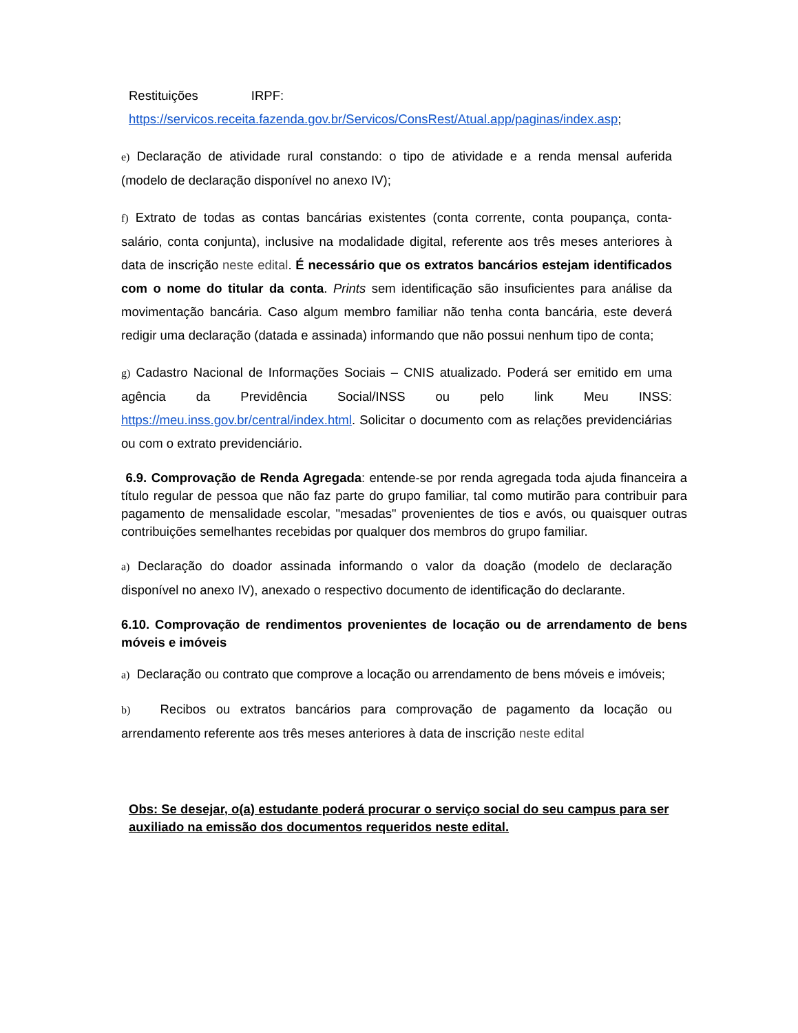Restituições IRPF:
https://servicos.receita.fazenda.gov.br/Servicos/ConsRest/Atual.app/paginas/index.asp;
e) Declaração de atividade rural constando: o tipo de atividade e a renda mensal auferida (modelo de declaração disponível no anexo IV);
f) Extrato de todas as contas bancárias existentes (conta corrente, conta poupança, conta- salário, conta conjunta), inclusive na modalidade digital, referente aos três meses anteriores à data de inscrição neste edital. É necessário que os extratos bancários estejam identificados com o nome do titular da conta. Prints sem identificação são insuficientes para análise da movimentação bancária. Caso algum membro familiar não tenha conta bancária, este deverá redigir uma declaração (datada e assinada) informando que não possui nenhum tipo de conta;
g) Cadastro Nacional de Informações Sociais – CNIS atualizado. Poderá ser emitido em uma agência da Previdência Social/INSS ou pelo link Meu INSS: https://meu.inss.gov.br/central/index.html. Solicitar o documento com as relações previdenciárias ou com o extrato previdenciário.
6.9. Comprovação de Renda Agregada: entende-se por renda agregada toda ajuda financeira a título regular de pessoa que não faz parte do grupo familiar, tal como mutirão para contribuir para pagamento de mensalidade escolar, "mesadas" provenientes de tios e avós, ou quaisquer outras contribuições semelhantes recebidas por qualquer dos membros do grupo familiar.
a) Declaração do doador assinada informando o valor da doação (modelo de declaração disponível no anexo IV), anexado o respectivo documento de identificação do declarante.
6.10. Comprovação de rendimentos provenientes de locação ou de arrendamento de bens móveis e imóveis
a) Declaração ou contrato que comprove a locação ou arrendamento de bens móveis e imóveis;
b) Recibos ou extratos bancários para comprovação de pagamento da locação ou arrendamento referente aos três meses anteriores à data de inscrição neste edital
Obs: Se desejar, o(a) estudante poderá procurar o serviço social do seu campus para ser auxiliado na emissão dos documentos requeridos neste edital.